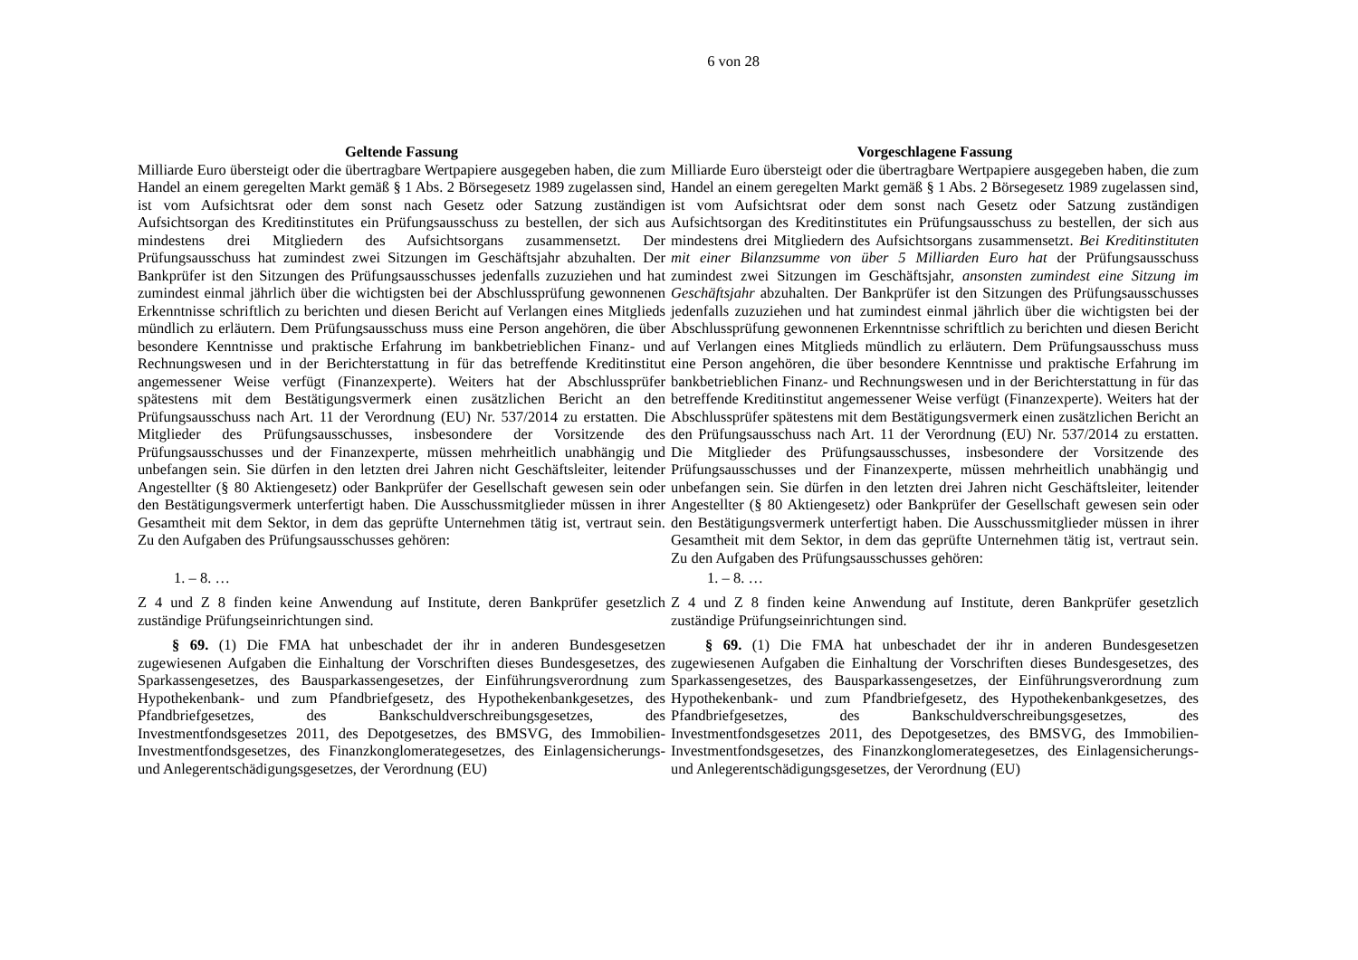6 von 28
| Geltende Fassung | Vorgeschlagene Fassung |
| --- | --- |
| Milliarde Euro übersteigt oder die übertragbare Wertpapiere ausgegeben haben, die zum Handel an einem geregelten Markt gemäß § 1 Abs. 2 Börsegesetz 1989 zugelassen sind, ist vom Aufsichtsrat oder dem sonst nach Gesetz oder Satzung zuständigen Aufsichtsorgan des Kreditinstitutes ein Prüfungsausschuss zu bestellen, der sich aus mindestens drei Mitgliedern des Aufsichtsorgans zusammensetzt. Der Prüfungsausschuss hat zumindest zwei Sitzungen im Geschäftsjahr abzuhalten. Der Bankprüfer ist den Sitzungen des Prüfungsausschusses jedenfalls zuzuziehen und hat zumindest einmal jährlich über die wichtigsten bei der Abschlussprüfung gewonnenen Erkenntnisse schriftlich zu berichten und diesen Bericht auf Verlangen eines Mitglieds mündlich zu erläutern. Dem Prüfungsausschuss muss eine Person angehören, die über besondere Kenntnisse und praktische Erfahrung im bankbetrieblichen Finanz- und Rechnungswesen und in der Berichterstattung in für das betreffende Kreditinstitut angemessener Weise verfügt (Finanzexperte). Weiters hat der Abschlussprüfer spätestens mit dem Bestätigungsvermerk einen zusätzlichen Bericht an den Prüfungsausschuss nach Art. 11 der Verordnung (EU) Nr. 537/2014 zu erstatten. Die Mitglieder des Prüfungsausschusses, insbesondere der Vorsitzende des Prüfungsausschusses und der Finanzexperte, müssen mehrheitlich unabhängig und unbefangen sein. Sie dürfen in den letzten drei Jahren nicht Geschäftsleiter, leitender Angestellter (§ 80 Aktiengesetz) oder Bankprüfer der Gesellschaft gewesen sein oder den Bestätigungsvermerk unterfertigt haben. Die Ausschussmitglieder müssen in ihrer Gesamtheit mit dem Sektor, in dem das geprüfte Unternehmen tätig ist, vertraut sein. Zu den Aufgaben des Prüfungsausschusses gehören: | Milliarde Euro übersteigt oder die übertragbare Wertpapiere ausgegeben haben, die zum Handel an einem geregelten Markt gemäß § 1 Abs. 2 Börsegesetz 1989 zugelassen sind, ist vom Aufsichtsrat oder dem sonst nach Gesetz oder Satzung zuständigen Aufsichtsorgan des Kreditinstitutes ein Prüfungsausschuss zu bestellen, der sich aus mindestens drei Mitgliedern des Aufsichtsorgans zusammensetzt. Bei Kreditinstituten mit einer Bilanzsumme von über 5 Milliarden Euro hat der Prüfungsausschuss zumindest zwei Sitzungen im Geschäftsjahr, ansonsten zumindest eine Sitzung im Geschäftsjahr abzuhalten. Der Bankprüfer ist den Sitzungen des Prüfungsausschusses jedenfalls zuzuziehen und hat zumindest einmal jährlich über die wichtigsten bei der Abschlussprüfung gewonnenen Erkenntnisse schriftlich zu berichten und diesen Bericht auf Verlangen eines Mitglieds mündlich zu erläutern. Dem Prüfungsausschuss muss eine Person angehören, die über besondere Kenntnisse und praktische Erfahrung im bankbetrieblichen Finanz- und Rechnungswesen und in der Berichterstattung in für das betreffende Kreditinstitut angemessener Weise verfügt (Finanzexperte). Weiters hat der Abschlussprüfer spätestens mit dem Bestätigungsvermerk einen zusätzlichen Bericht an den Prüfungsausschuss nach Art. 11 der Verordnung (EU) Nr. 537/2014 zu erstatten. Die Mitglieder des Prüfungsausschusses, insbesondere der Vorsitzende des Prüfungsausschusses und der Finanzexperte, müssen mehrheitlich unabhängig und unbefangen sein. Sie dürfen in den letzten drei Jahren nicht Geschäftsleiter, leitender Angestellter (§ 80 Aktiengesetz) oder Bankprüfer der Gesellschaft gewesen sein oder den Bestätigungsvermerk unterfertigt haben. Die Ausschussmitglieder müssen in ihrer Gesamtheit mit dem Sektor, in dem das geprüfte Unternehmen tätig ist, vertraut sein. Zu den Aufgaben des Prüfungsausschusses gehören: |
| 1. – 8. … | 1. – 8. … |
| Z 4 und Z 8 finden keine Anwendung auf Institute, deren Bankprüfer gesetzlich zuständige Prüfungseinrichtungen sind. | Z 4 und Z 8 finden keine Anwendung auf Institute, deren Bankprüfer gesetzlich zuständige Prüfungseinrichtungen sind. |
| § 69. (1) Die FMA hat unbeschadet der ihr in anderen Bundesgesetzen zugewiesenen Aufgaben die Einhaltung der Vorschriften dieses Bundesgesetzes, des Sparkassengesetzes, des Bausparkassengesetzes, der Einführungsverordnung zum Hypothekenbank- und zum Pfandbriefgesetz, des Hypothekenbankgesetzes, des Pfandbriefgesetzes, des Bankschuldverschreibungsgesetzes, des Investmentfondsgesetzes 2011, des Depotgesetzes, des BMSVG, des Immobilien-Investmentfondsgesetzes, des Finanzkonglomerategesetzes, des Einlagensicherungs- und Anlegerentschädigungsgesetzes, der Verordnung (EU) | § 69. (1) Die FMA hat unbeschadet der ihr in anderen Bundesgesetzen zugewiesenen Aufgaben die Einhaltung der Vorschriften dieses Bundesgesetzes, des Sparkassengesetzes, des Bausparkassengesetzes, der Einführungsverordnung zum Hypothekenbank- und zum Pfandbriefgesetz, des Hypothekenbankgesetzes, des Pfandbriefgesetzes, des Bankschuldverschreibungsgesetzes, des Investmentfondsgesetzes 2011, des Depotgesetzes, des BMSVG, des Immobilien-Investmentfondsgesetzes, des Finanzkonglomerategesetzes, des Einlagensicherungs- und Anlegerentschädigungsgesetzes, der Verordnung (EU) |